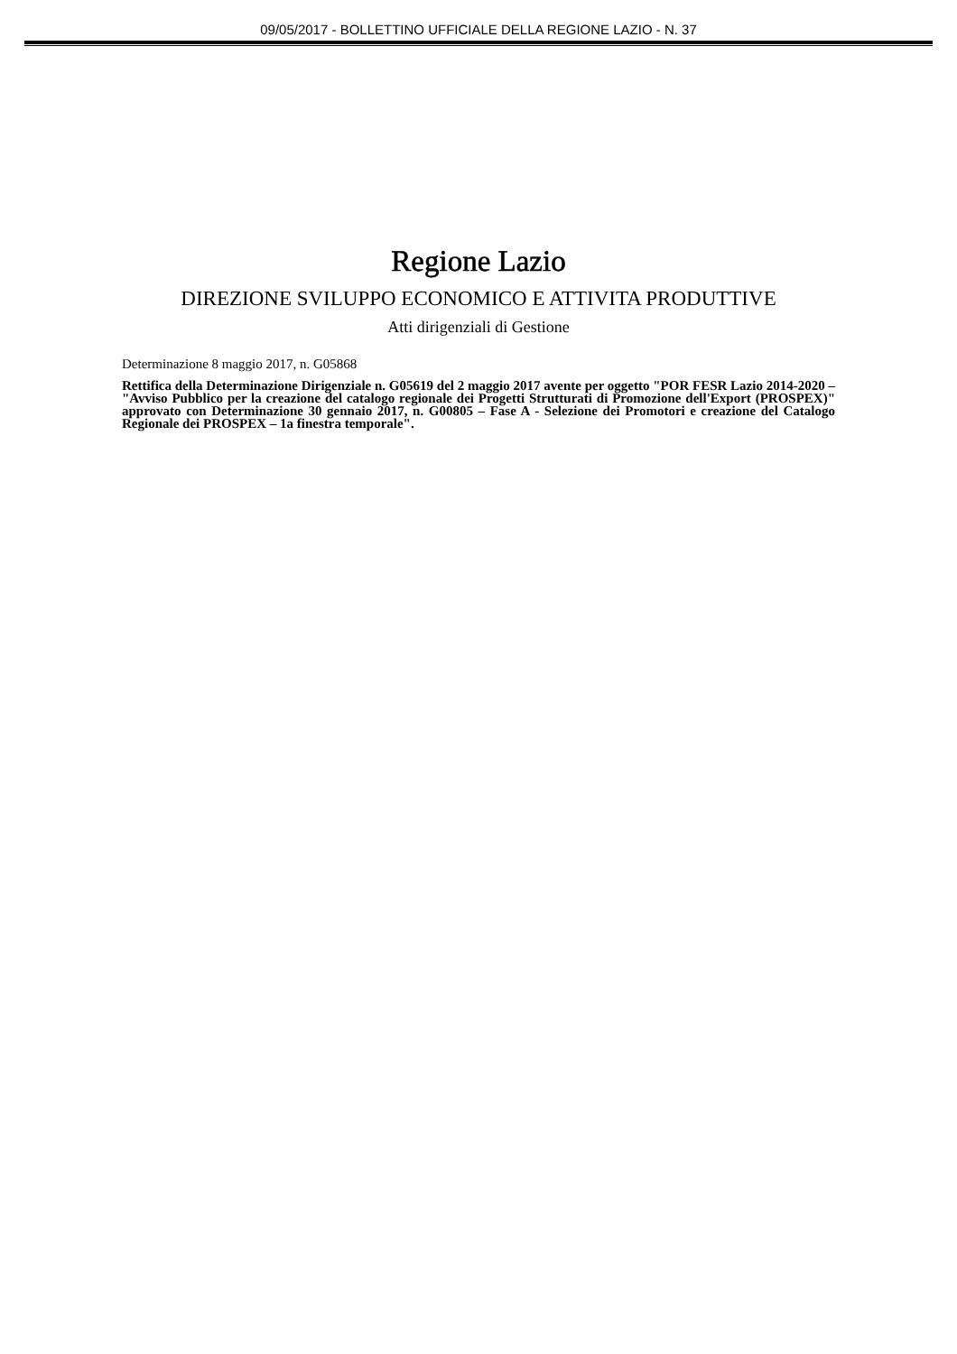09/05/2017 - BOLLETTINO UFFICIALE DELLA REGIONE LAZIO - N. 37
Regione Lazio
DIREZIONE SVILUPPO ECONOMICO E ATTIVITA PRODUTTIVE
Atti dirigenziali di Gestione
Determinazione 8 maggio 2017, n. G05868
Rettifica della Determinazione Dirigenziale n. G05619 del 2 maggio 2017 avente per oggetto "POR FESR Lazio 2014-2020 – "Avviso Pubblico per la creazione del catalogo regionale dei Progetti Strutturati di Promozione dell'Export (PROSPEX)" approvato con Determinazione 30 gennaio 2017, n. G00805 – Fase A - Selezione dei Promotori e creazione del Catalogo Regionale dei PROSPEX – 1a finestra temporale".